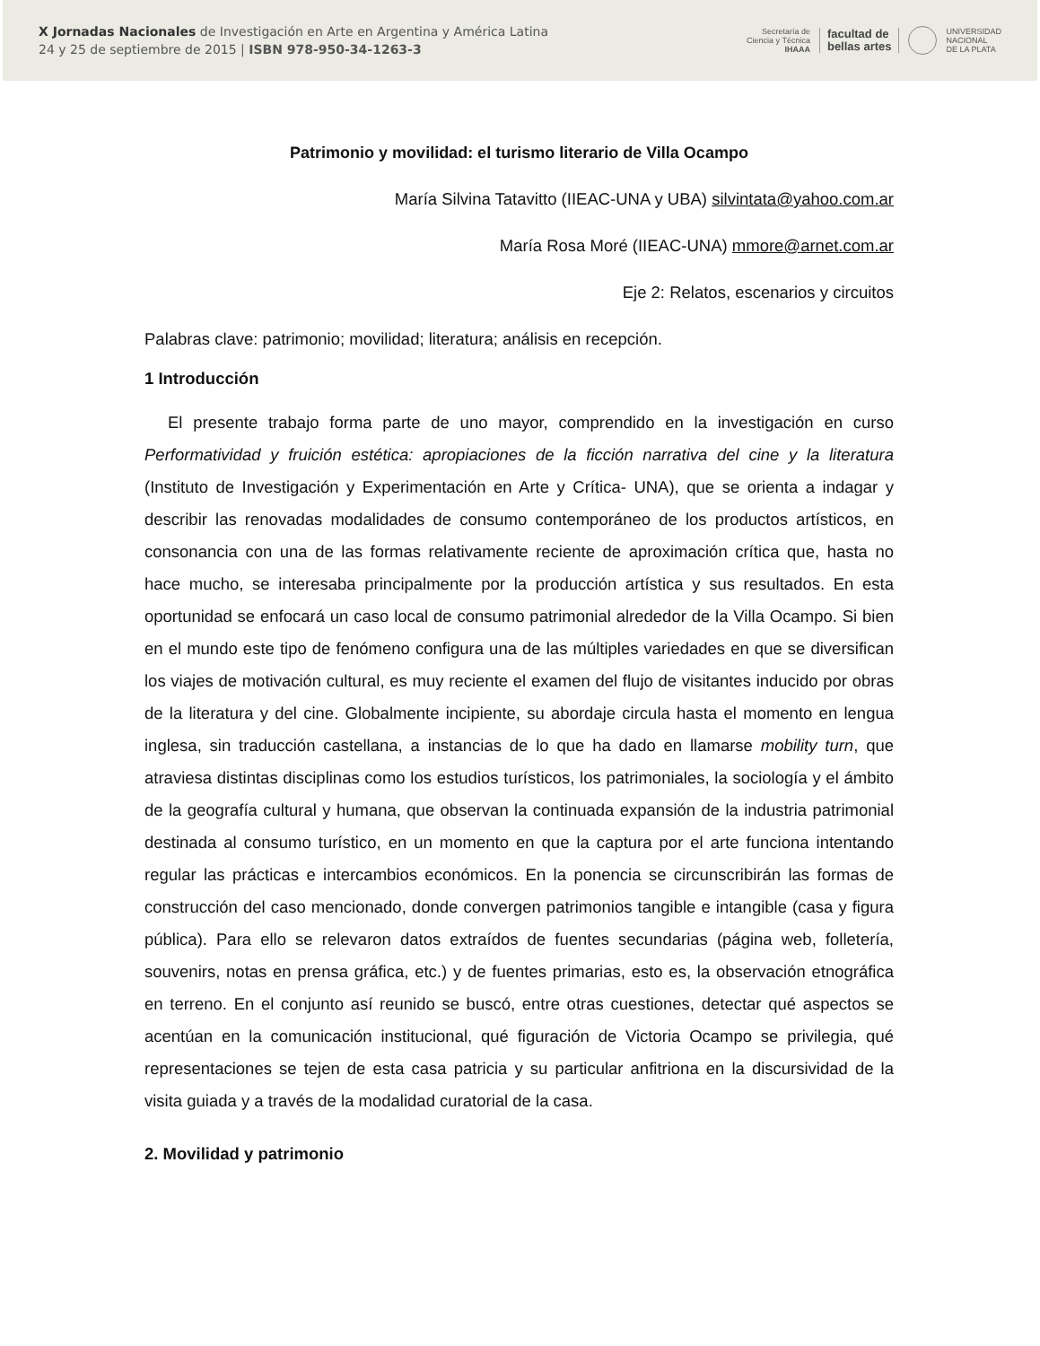X Jornadas Nacionales de Investigación en Arte en Argentina y América Latina
24 y 25 de septiembre de 2015 | ISBN 978-950-34-1263-3
Secretaría de
Ciencia y Técnica
IHAAA
facultad de
bellas artes
UNIVERSIDAD
NACIONAL
DE LA PLATA
Patrimonio y movilidad: el turismo literario de Villa Ocampo
María Silvina Tatavitto (IIEAC-UNA y UBA) silvintata@yahoo.com.ar
María Rosa Moré (IIEAC-UNA) mmore@arnet.com.ar
Eje 2: Relatos, escenarios y circuitos
Palabras clave: patrimonio; movilidad; literatura; análisis en recepción.
1 Introducción
El presente trabajo forma parte de uno mayor, comprendido en la investigación en curso Performatividad y fruición estética: apropiaciones de la ficción narrativa del cine y la literatura (Instituto de Investigación y Experimentación en Arte y Crítica- UNA), que se orienta a indagar y describir las renovadas modalidades de consumo contemporáneo de los productos artísticos, en consonancia con una de las formas relativamente reciente de aproximación crítica que, hasta no hace mucho, se interesaba principalmente por la producción artística y sus resultados. En esta oportunidad se enfocará un caso local de consumo patrimonial alrededor de la Villa Ocampo. Si bien en el mundo este tipo de fenómeno configura una de las múltiples variedades en que se diversifican los viajes de motivación cultural, es muy reciente el examen del flujo de visitantes inducido por obras de la literatura y del cine. Globalmente incipiente, su abordaje circula hasta el momento en lengua inglesa, sin traducción castellana, a instancias de lo que ha dado en llamarse mobility turn, que atraviesa distintas disciplinas como los estudios turísticos, los patrimoniales, la sociología y el ámbito de la geografía cultural y humana, que observan la continuada expansión de la industria patrimonial destinada al consumo turístico, en un momento en que la captura por el arte funciona intentando regular las prácticas e intercambios económicos. En la ponencia se circunscribirán las formas de construcción del caso mencionado, donde convergen patrimonios tangible e intangible (casa y figura pública). Para ello se relevaron datos extraídos de fuentes secundarias (página web, folletería, souvenirs, notas en prensa gráfica, etc.) y de fuentes primarias, esto es, la observación etnográfica en terreno. En el conjunto así reunido se buscó, entre otras cuestiones, detectar qué aspectos se acentúan en la comunicación institucional, qué figuración de Victoria Ocampo se privilegia, qué representaciones se tejen de esta casa patricia y su particular anfitriona en la discursividad de la visita guiada y a través de la modalidad curatorial de la casa.
2. Movilidad y patrimonio